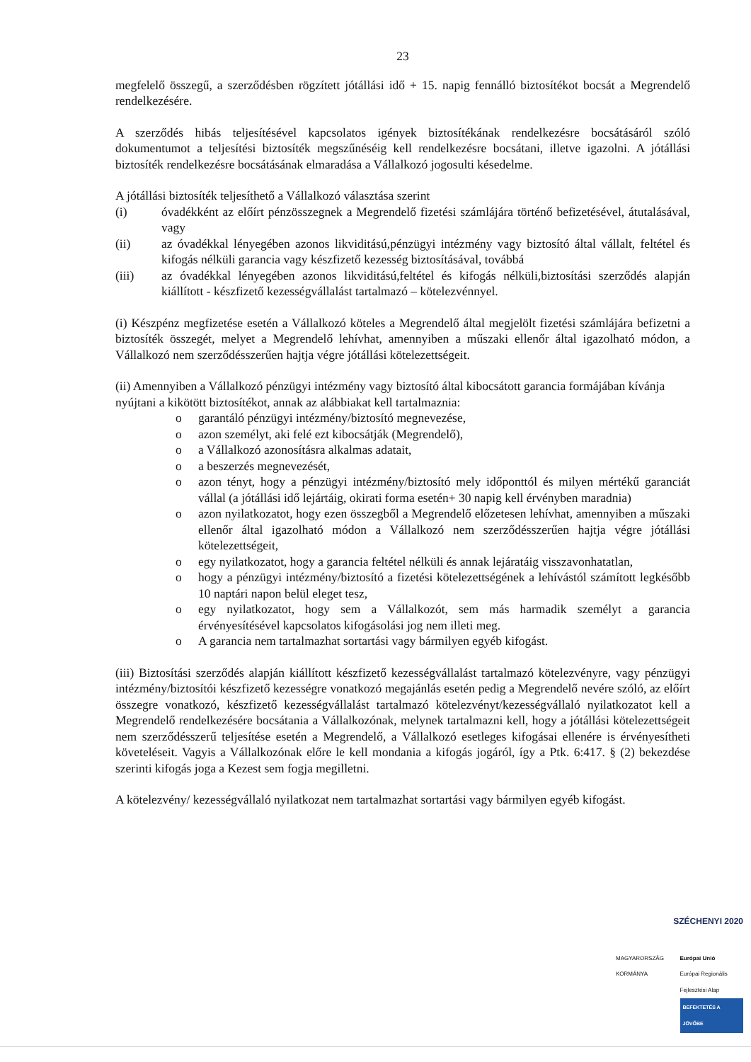23
megfelelő összegű, a szerződésben rögzített jótállási idő + 15. napig fennálló biztosítékot bocsát a Megrendelő rendelkezésére.
A szerződés hibás teljesítésével kapcsolatos igények biztosítékának rendelkezésre bocsátásáról szóló dokumentumot a teljesítési biztosíték megszűnéséig kell rendelkezésre bocsátani, illetve igazolni. A jótállási biztosíték rendelkezésre bocsátásának elmaradása a Vállalkozó jogosulti késedelme.
A jótállási biztosíték teljesíthető a Vállalkozó választása szerint
(i) óvadékként az előírt pénzösszegnek a Megrendelő fizetési számlájára történő befizetésével, átutalásával, vagy
(ii) az óvadékkal lényegében azonos likviditású,pénzügyi intézmény vagy biztosító által vállalt, feltétel és kifogás nélküli garancia vagy készfizető kezesség biztosításával, továbbá
(iii) az óvadékkal lényegében azonos likviditású,feltétel és kifogás nélküli,biztosítási szerződés alapján kiállított - készfizető kezességvállalást tartalmazó – kötelezvénnyel.
(i) Készpénz megfizetése esetén a Vállalkozó köteles a Megrendelő által megjelölt fizetési számlájára befizetni a biztosíték összegét, melyet a Megrendelő lehívhat, amennyiben a műszaki ellenőr által igazolható módon, a Vállalkozó nem szerződésszerűen hajtja végre jótállási kötelezettségeit.
(ii) Amennyiben a Vállalkozó pénzügyi intézmény vagy biztosító által kibocsátott garancia formájában kívánja nyújtani a kikötött biztosítékot, annak az alábbiakat kell tartalmaznia:
o garantáló pénzügyi intézmény/biztosító megnevezése,
o azon személyt, aki felé ezt kibocsátják (Megrendelő),
o a Vállalkozó azonosításra alkalmas adatait,
o a beszerzés megnevezését,
o azon tényt, hogy a pénzügyi intézmény/biztosító mely időponttól és milyen mértékű garanciát vállal (a jótállási idő lejártáig, okirati forma esetén+ 30 napig kell érvényben maradnia)
o azon nyilatkozatot, hogy ezen összegből a Megrendelő előzetesen lehívhat, amennyiben a műszaki ellenőr által igazolható módon a Vállalkozó nem szerződésszerűen hajtja végre jótállási kötelezettségeit,
o egy nyilatkozatot, hogy a garancia feltétel nélküli és annak lejáratáig visszavonhatatlan,
o hogy a pénzügyi intézmény/biztosító a fizetési kötelezettségének a lehívástól számított legkésőbb 10 naptári napon belül eleget tesz,
o egy nyilatkozatot, hogy sem a Vállalkozót, sem más harmadik személyt a garancia érvényesítésével kapcsolatos kifogásolási jog nem illeti meg.
o A garancia nem tartalmazhat sortartási vagy bármilyen egyéb kifogást.
(iii) Biztosítási szerződés alapján kiállított készfizető kezességvállalást tartalmazó kötelezvényre, vagy pénzügyi intézmény/biztosítói készfizető kezességre vonatkozó megajánlás esetén pedig a Megrendelő nevére szóló, az előírt összegre vonatkozó, készfizető kezességvállalást tartalmazó kötelezvényt/kezességvállaló nyilatkozatot kell a Megrendelő rendelkezésére bocsátania a Vállalkozónak, melynek tartalmazni kell, hogy a jótállási kötelezettségeit nem szerződésszerű teljesítése esetén a Megrendelő, a Vállalkozó esetleges kifogásai ellenére is érvényesítheti követeléseit. Vagyis a Vállalkozónak előre le kell mondania a kifogás jogáról, így a Ptk. 6:417. § (2) bekezdése szerinti kifogás joga a Kezest sem fogja megilletni.
A kötelezvény/ kezességvállaló nyilatkozat nem tartalmazhat sortartási vagy bármilyen egyéb kifogást.
SZÉCHENYI 2020
MAGYARORSZÁG KORMÁNYA Európai Unió
Európai Regionális Fejlesztési Alap
BEFEKTETÉS A JÖVŐBE